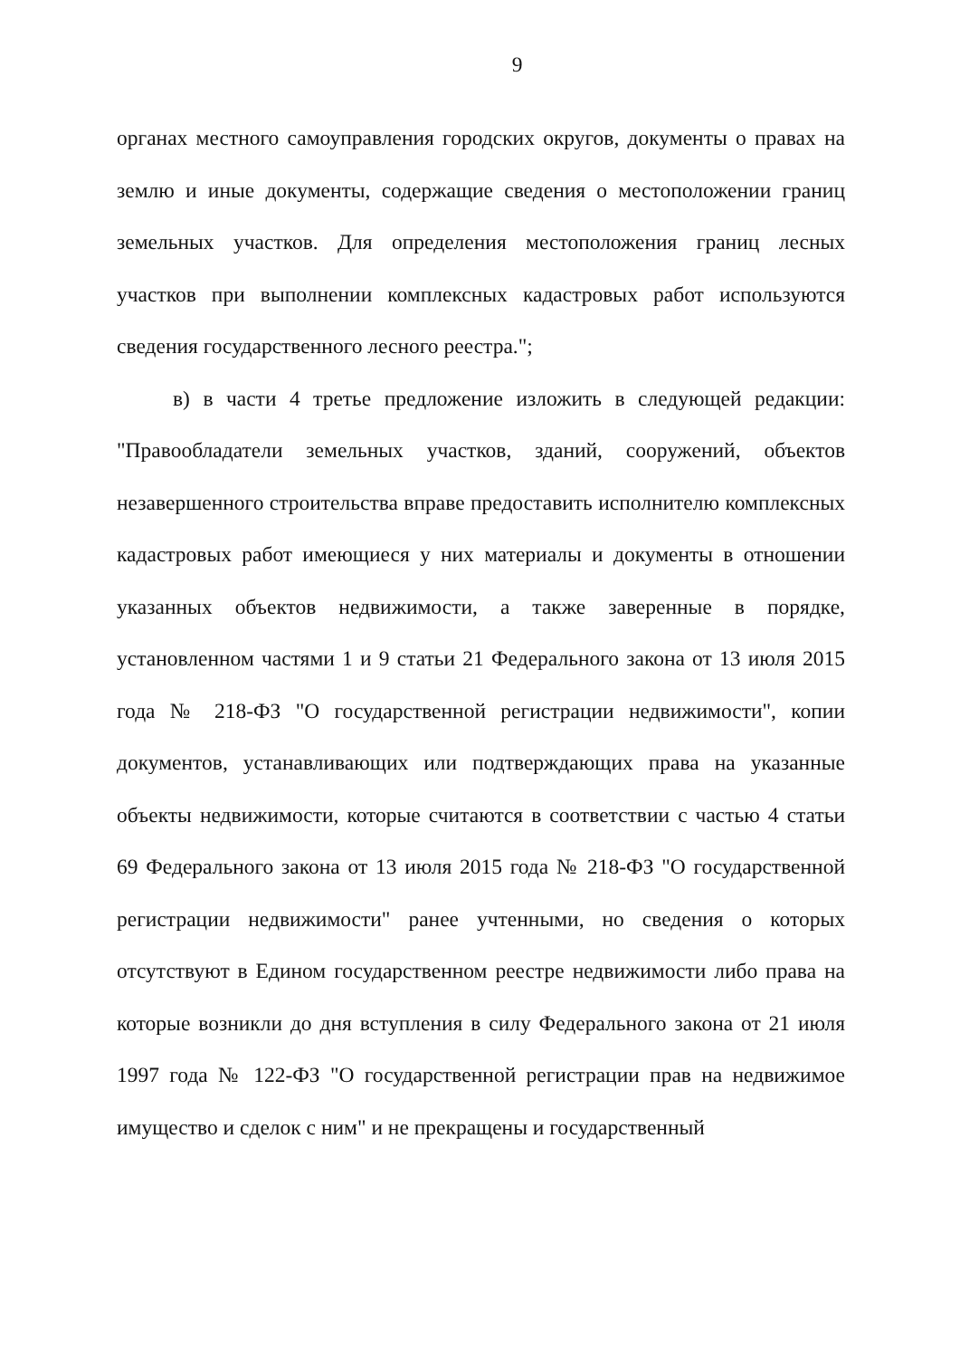9
органах местного самоуправления городских округов, документы о правах на землю и иные документы, содержащие сведения о местоположении границ земельных участков. Для определения местоположения границ лесных участков при выполнении комплексных кадастровых работ используются сведения государственного лесного реестра.";
в) в части 4 третье предложение изложить в следующей редакции: "Правообладатели земельных участков, зданий, сооружений, объектов незавершенного строительства вправе предоставить исполнителю комплексных кадастровых работ имеющиеся у них материалы и документы в отношении указанных объектов недвижимости, а также заверенные в порядке, установленном частями 1 и 9 статьи 21 Федерального закона от 13 июля 2015 года № 218-ФЗ "О государственной регистрации недвижимости", копии документов, устанавливающих или подтверждающих права на указанные объекты недвижимости, которые считаются в соответствии с частью 4 статьи 69 Федерального закона от 13 июля 2015 года № 218-ФЗ "О государственной регистрации недвижимости" ранее учтенными, но сведения о которых отсутствуют в Едином государственном реестре недвижимости либо права на которые возникли до дня вступления в силу Федерального закона от 21 июля 1997 года № 122-ФЗ "О государственной регистрации прав на недвижимое имущество и сделок с ним" и не прекращены и государственный